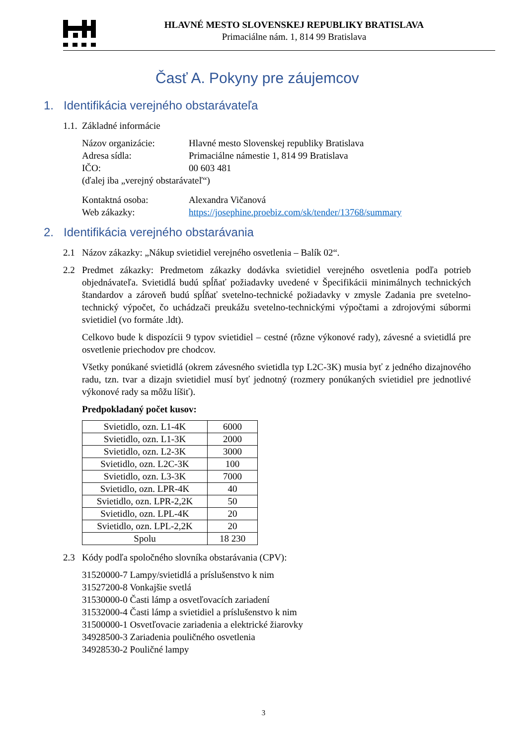HLAVNÉ MESTO SLOVENSKEJ REPUBLIKY BRATISLAVA
Primaciálne nám. 1, 814 99 Bratislava
Časť A. Pokyny pre záujemcov
1. Identifikácia verejného obstarávateľa
1.1. Základné informácie
| Názov organizácie: | Hlavné mesto Slovenskej republiky Bratislava |
| Adresa sídla: | Primaciálne námestie 1, 814 99 Bratislava |
| IČO: | 00 603 481 |
| (ďalej iba „verejný obstarávateľ“) | |
| Kontaktná osoba: | Alexandra Vičanová |
| Web zákazky: | https://josephine.proebiz.com/sk/tender/13768/summary |
2. Identifikácia verejného obstarávania
2.1 Názov zákazky: „Nákup svietidiel verejného osvetlenia – Balík 02“.
2.2 Predmet zákazky: Predmetom zákazky dodávka svietidiel verejného osvetlenia podľa potrieb objednávateľa. Svietidlá budú spĺňať požiadavky uvedené v Špecifikácii minimálnych technických štandardov a zároveň budú spĺňať svetelno-technické požiadavky v zmysle Zadania pre svetelno-technický výpočet, čo uchádzači preukážu svetelno-technickými výpočtami a zdrojovými súbormi svietidiel (vo formáte .ldt).
Celkovo bude k dispozícii 9 typov svietidiel – cestné (rôzne výkonové rady), závesné a svietidlá pre osvetlenie priechodov pre chodcov.
Všetky ponúkané svietidlá (okrem závesného svietidla typ L2C-3K) musia byť z jedného dizajnového radu, tzn. tvar a dizajn svietidiel musí byť jednotný (rozmery ponúkaných svietidiel pre jednotlivé výkonové rady sa môžu líšiť).
Predpokladaný počet kusov:
| Svietidlo, ozn. L1-4K | 6000 |
| Svietidlo, ozn. L1-3K | 2000 |
| Svietidlo, ozn. L2-3K | 3000 |
| Svietidlo, ozn. L2C-3K | 100 |
| Svietidlo, ozn. L3-3K | 7000 |
| Svietidlo, ozn. LPR-4K | 40 |
| Svietidlo, ozn. LPR-2,2K | 50 |
| Svietidlo, ozn. LPL-4K | 20 |
| Svietidlo, ozn. LPL-2,2K | 20 |
| Spolu | 18 230 |
2.3 Kódy podľa spoločného slovníka obstarávania (CPV):
31520000-7 Lampy/svietidlá a príslušenstvo k nim
31527200-8 Vonkajšie svetlá
31530000-0 Časti lámp a osvetľovacích zariadení
31532000-4 Časti lámp a svietidiel a príslušenstvo k nim
31500000-1 Osvetľovacie zariadenia a elektrické žiarovky
34928500-3 Zariadenia pouličného osvetlenia
34928530-2 Pouličné lampy
3